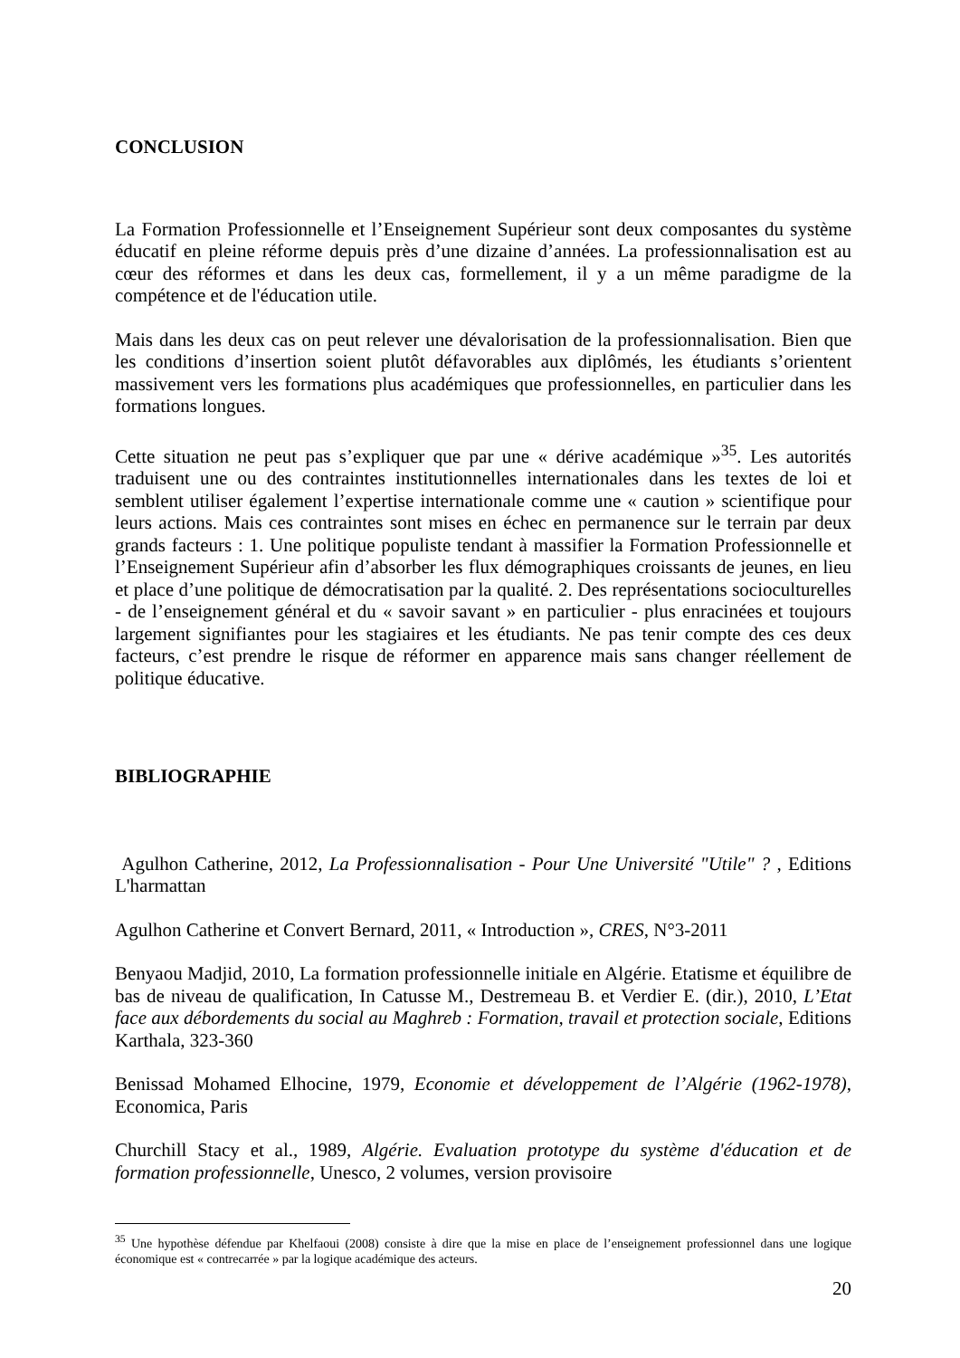CONCLUSION
La Formation Professionnelle et l’Enseignement Supérieur sont deux composantes du système éducatif en pleine réforme depuis près d’une dizaine d’années. La professionnalisation est au cœur des réformes et dans les deux cas, formellement, il y a un même paradigme de la compétence et de l'éducation utile.
Mais dans les deux cas on peut relever une dévalorisation de la professionnalisation. Bien que les conditions d’insertion soient plutôt défavorables aux diplômés, les étudiants s’orientent massivement vers les formations plus académiques que professionnelles, en particulier dans les formations longues.
Cette situation ne peut pas s’expliquer que par une « dérive académique »<sup>35</sup>. Les autorités traduisent une ou des contraintes institutionnelles internationales dans les textes de loi et semblent utiliser également l’expertise internationale comme une « caution » scientifique pour leurs actions. Mais ces contraintes sont mises en échec en permanence sur le terrain par deux grands facteurs : 1. Une politique populiste tendant à massifier la Formation Professionnelle et l’Enseignement Supérieur afin d’absorber les flux démographiques croissants de jeunes, en lieu et place d’une politique de démocratisation par la qualité. 2. Des représentations socioculturelles - de l’enseignement général et du « savoir savant » en particulier - plus enracinées et toujours largement signifiantes pour les stagiaires et les étudiants. Ne pas tenir compte des ces deux facteurs, c’est prendre le risque de réformer en apparence mais sans changer réellement de politique éducative.
BIBLIOGRAPHIE
Agulhon Catherine, 2012, La Professionnalisation - Pour Une Université "Utile" ? , Editions L'harmattan
Agulhon Catherine et Convert Bernard, 2011, « Introduction », CRES, N°3-2011
Benyaou Madjid, 2010, La formation professionnelle initiale en Algérie. Etatisme et équilibre de bas de niveau de qualification, In Catusse M., Destremeau B. et Verdier E. (dir.), 2010, L’Etat face aux débordements du social au Maghreb : Formation, travail et protection sociale, Editions Karthala, 323-360
Benissad Mohamed Elhocine, 1979, Economie et développement de l’Algérie (1962-1978), Economica, Paris
Churchill Stacy et al., 1989, Algérie. Evaluation prototype du système d'éducation et de formation professionnelle, Unesco, 2 volumes, version provisoire
<sup>35</sup> Une hypothèse défendue par Khelfaoui (2008) consiste à dire que la mise en place de l’enseignement professionnel dans une logique économique est « contrecarrée » par la logique académique des acteurs.
20